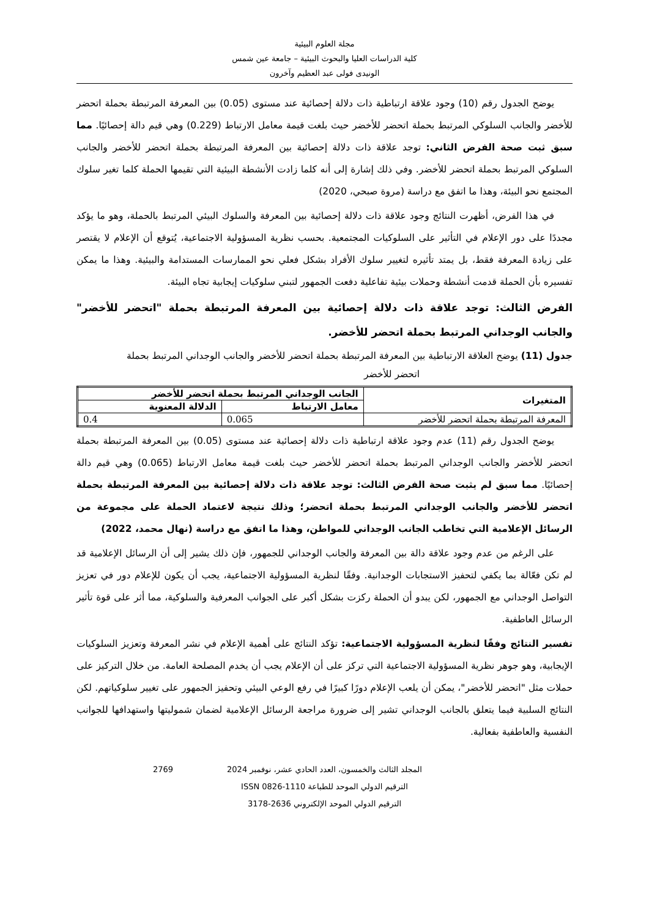مجلة العلوم البيئية
كلية الدراسات العليا والبحوث البيئية – جامعة عين شمس
الونيدى فولى عبد العظيم وآخرون
يوضح الجدول رقم (10) وجود علاقة ارتباطية ذات دلالة إحصائية عند مستوى (0.05) بين المعرفة المرتبطة بحملة اتحضر للأخضر والجانب السلوكي المرتبط بحملة اتحضر للأخضر حيث بلغت قيمة معامل الارتباط (0.229) وهي قيم دالة إحصائيًا. مما سبق ثبت صحة الفرض الثاني: توجد علاقة ذات دلالة إحصائية بين المعرفة المرتبطة بحملة اتحضر للأخضر والجانب السلوكي المرتبط بحملة اتحضر للأخضر. وفي ذلك إشارة إلى أنه كلما زادت الأنشطة البيئية التي تقيمها الحملة كلما تغير سلوك المجتمع نحو البيئة، وهذا ما اتفق مع دراسة (مروة صبحي، 2020)
في هذا الفرض، أظهرت النتائج وجود علاقة ذات دلالة إحصائية بين المعرفة والسلوك البيئي المرتبط بالحملة، وهو ما يؤكد مجددًا على دور الإعلام في التأثير على السلوكيات المجتمعية. بحسب نظرية المسؤولية الاجتماعية، يُتوقع أن الإعلام لا يقتصر على زيادة المعرفة فقط، بل يمتد تأثيره لتغيير سلوك الأفراد بشكل فعلي نحو الممارسات المستدامة والبيئية. وهذا ما يمكن تفسيره بأن الحملة قدمت أنشطة وحملات بيئية تفاعلية دفعت الجمهور لتبني سلوكيات إيجابية تجاه البيئة.
الفرض الثالث: توجد علاقة ذات دلالة إحصائية بين المعرفة المرتبطة بحملة "اتحضر للأخضر" والجانب الوجداني المرتبط بحملة اتحضر للأخضر.
جدول (11) يوضح العلاقة الارتباطية بين المعرفة المرتبطة بحملة اتحضر للأخضر والجانب الوجداني المرتبط بحملة
اتحضر للأخضر
| المتغيرات | الجانب الوجداني المرتبط بحملة اتحضر للأخضر | |
| --- | --- | --- |
| | معامل الارتباط | الدلالة المعنوية |
| المعرفة المرتبطة بحملة اتحضر للأخضر | 0.065 | 0.4 |
يوضح الجدول رقم (11) عدم وجود علاقة ارتباطية ذات دلالة إحصائية عند مستوى (0.05) بين المعرفة المرتبطة بحملة اتحضر للأخضر والجانب الوجداني المرتبط بحملة اتحضر للأخضر حيث بلغت قيمة معامل الارتباط (0.065) وهي قيم دالة إحصائيًا. مما سبق لم يثبت صحة الفرض الثالث: توجد علاقة ذات دلالة إحصائية بين المعرفة المرتبطة بحملة اتحضر للأخضر والجانب الوجداني المرتبط بحملة اتحضر؛ وذلك نتيجة لاعتماد الحملة على مجموعة من الرسائل الإعلامية التي تخاطب الجانب الوجداني للمواطن، وهذا ما اتفق مع دراسة (نهال محمد، 2022)
على الرغم من عدم وجود علاقة دالة بين المعرفة والجانب الوجداني للجمهور، فإن ذلك يشير إلى أن الرسائل الإعلامية قد لم تكن فعّالة بما يكفي لتحفيز الاستجابات الوجدانية. وفقًا لنظرية المسؤولية الاجتماعية، يجب أن يكون للإعلام دور في تعزيز التواصل الوجداني مع الجمهور، لكن يبدو أن الحملة ركزت بشكل أكبر على الجوانب المعرفية والسلوكية، مما أثر على قوة تأثير الرسائل العاطفية.
تفسير النتائج وفقًا لنظرية المسؤولية الاجتماعية: تؤكد النتائج على أهمية الإعلام في نشر المعرفة وتعزيز السلوكيات الإيجابية، وهو جوهر نظرية المسؤولية الاجتماعية التي تركز على أن الإعلام يجب أن يخدم المصلحة العامة. من خلال التركيز على حملات مثل "اتحضر للأخضر"، يمكن أن يلعب الإعلام دورًا كبيرًا في رفع الوعي البيئي وتحفيز الجمهور على تغيير سلوكياتهم. لكن النتائج السلبية فيما يتعلق بالجانب الوجداني تشير إلى ضرورة مراجعة الرسائل الإعلامية لضمان شموليتها واستهدافها للجوانب النفسية والعاطفية بفعالية.
2769 المجلد الثالث والخمسون، العدد الحادي عشر، نوفمبر 2024
الترقيم الدولي الموحد للطباعة 1110-0826 ISSN
الترقيم الدولي الموحد الإلكتروني 2636-3178